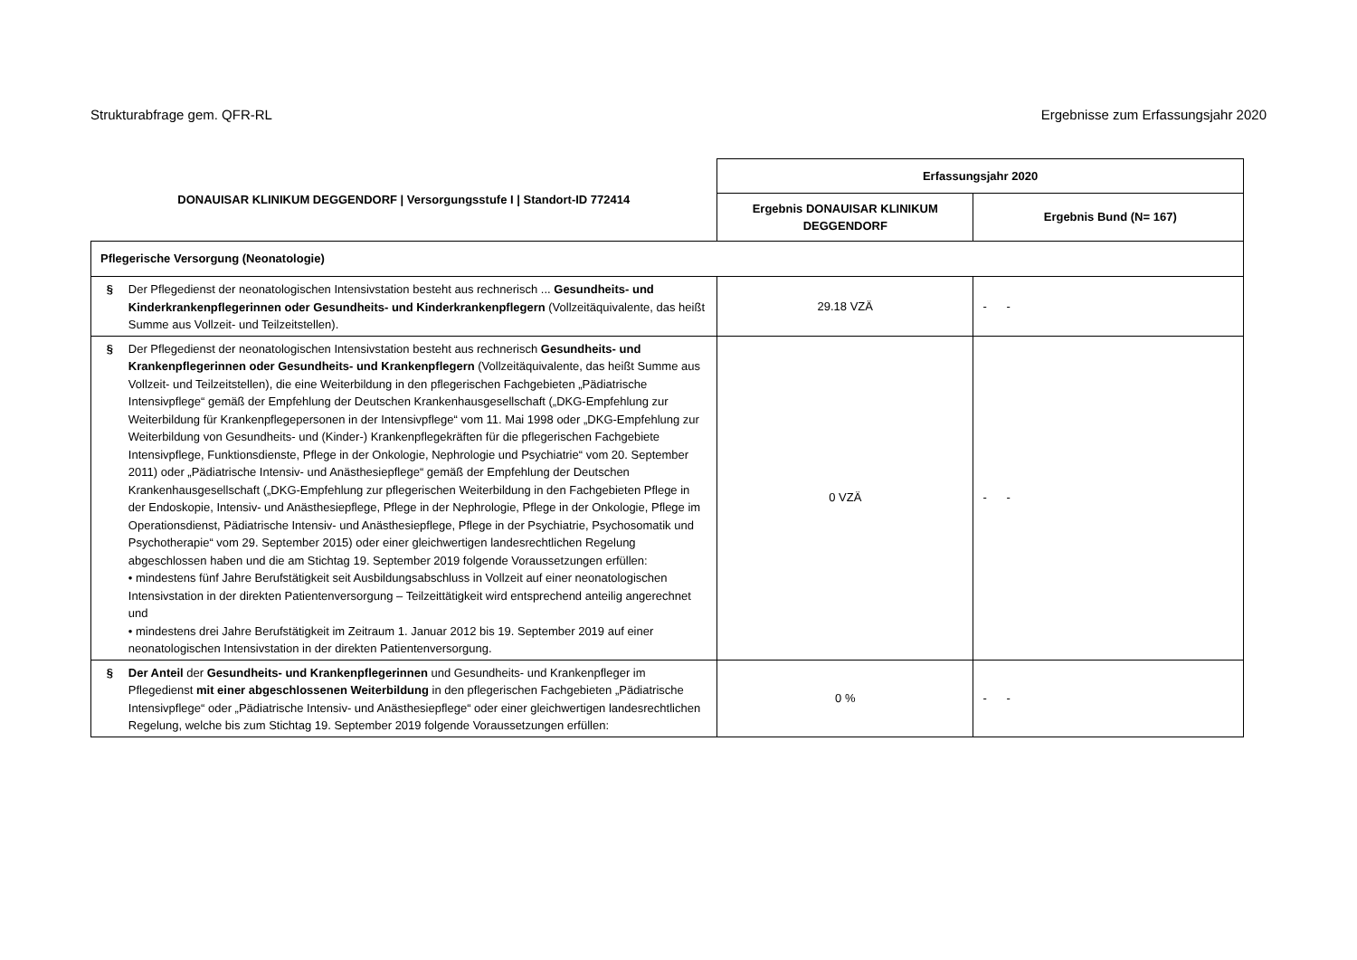Strukturabfrage gem. QFR-RL Ergebnisse zum Erfassungsjahr 2020
| DONAUISAR KLINIKUM DEGGENDORF / Versorgungsstufe I / Standort-ID 772414 | | Erfassungsjahr 2020 | |
| --- | --- | --- | --- |
| | | Ergebnis DONAUISAR KLINIKUM DEGGENDORF | Ergebnis Bund (N= 167) |
| Pflegerische Versorgung (Neonatologie) | | | |
| § | Der Pflegedienst der neonatologischen Intensivstation besteht aus rechnerisch ... Gesundheits- und Kinderkrankenpflegerinnen oder Gesundheits- und Kinderkrankenpflegern (Vollzeitäquivalente, das heißt Summe aus Vollzeit- und Teilzeitstellen). | 29.18 VZÄ | - - |
| § | Der Pflegedienst der neonatologischen Intensivstation besteht aus rechnerisch Gesundheits- und Krankenpflegerinnen oder Gesundheits- und Krankenpflegern (Vollzeitäquivalente, das heißt Summe aus Vollzeit- und Teilzeitstellen), die eine Weiterbildung in den pflegerischen Fachgebieten „Pädiatrische Intensivpflege“ gemäß der Empfehlung der Deutschen Krankenhausgesellschaft („DKG-Empfehlung zur Weiterbildung für Krankenpflegepersonen in der Intensivpflege“ vom 11. Mai 1998 oder „DKG-Empfehlung zur Weiterbildung von Gesundheits- und (Kinder-) Krankenpflegekräften für die pflegerischen Fachgebiete Intensivpflege, Funktionsdienste, Pflege in der Onkologie, Nephrologie und Psychiatrie“ vom 20. September 2011) oder „Pädiatrische Intensiv- und Anästhesiepflege“ gemäß der Empfehlung der Deutschen Krankenhausgesellschaft („DKG-Empfehlung zur pflegerischen Weiterbildung in den Fachgebieten Pflege in der Endoskopie, Intensiv- und Anästhesiepflege, Pflege in der Nephrologie, Pflege in der Onkologie, Pflege im Operationsdienst, Pädiatrische Intensiv- und Anästhesiepflege, Pflege in der Psychiatrie, Psychosomatik und Psychotherapie“ vom 29. September 2015) oder einer gleichwertigen landesrechtlichen Regelung abgeschlossen haben und die am Stichtag 19. September 2019 folgende Voraussetzungen erfüllen: • mindestens fünf Jahre Berufstätigkeit seit Ausbildungsabschluss in Vollzeit auf einer neonatologischen Intensivstation in der direkten Patientenversorgung – Teilzeittätigkeit wird entsprechend anteilig angerechnet und • mindestens drei Jahre Berufstätigkeit im Zeitraum 1. Januar 2012 bis 19. September 2019 auf einer neonatologischen Intensivstation in der direkten Patientenversorgung. | 0 VZÄ | - - |
| § | Der Anteil der Gesundheits- und Krankenpflegerinnen und Gesundheits- und Krankenpfleger im Pflegedienst mit einer abgeschlossenen Weiterbildung in den pflegerischen Fachgebieten „Pädiatrische Intensivpflege“ oder „Pädiatrische Intensiv- und Anästhesiepflege“ oder einer gleichwertigen landesrechtlichen Regelung, welche bis zum Stichtag 19. September 2019 folgende Voraussetzungen erfüllen: | 0 % | - - |